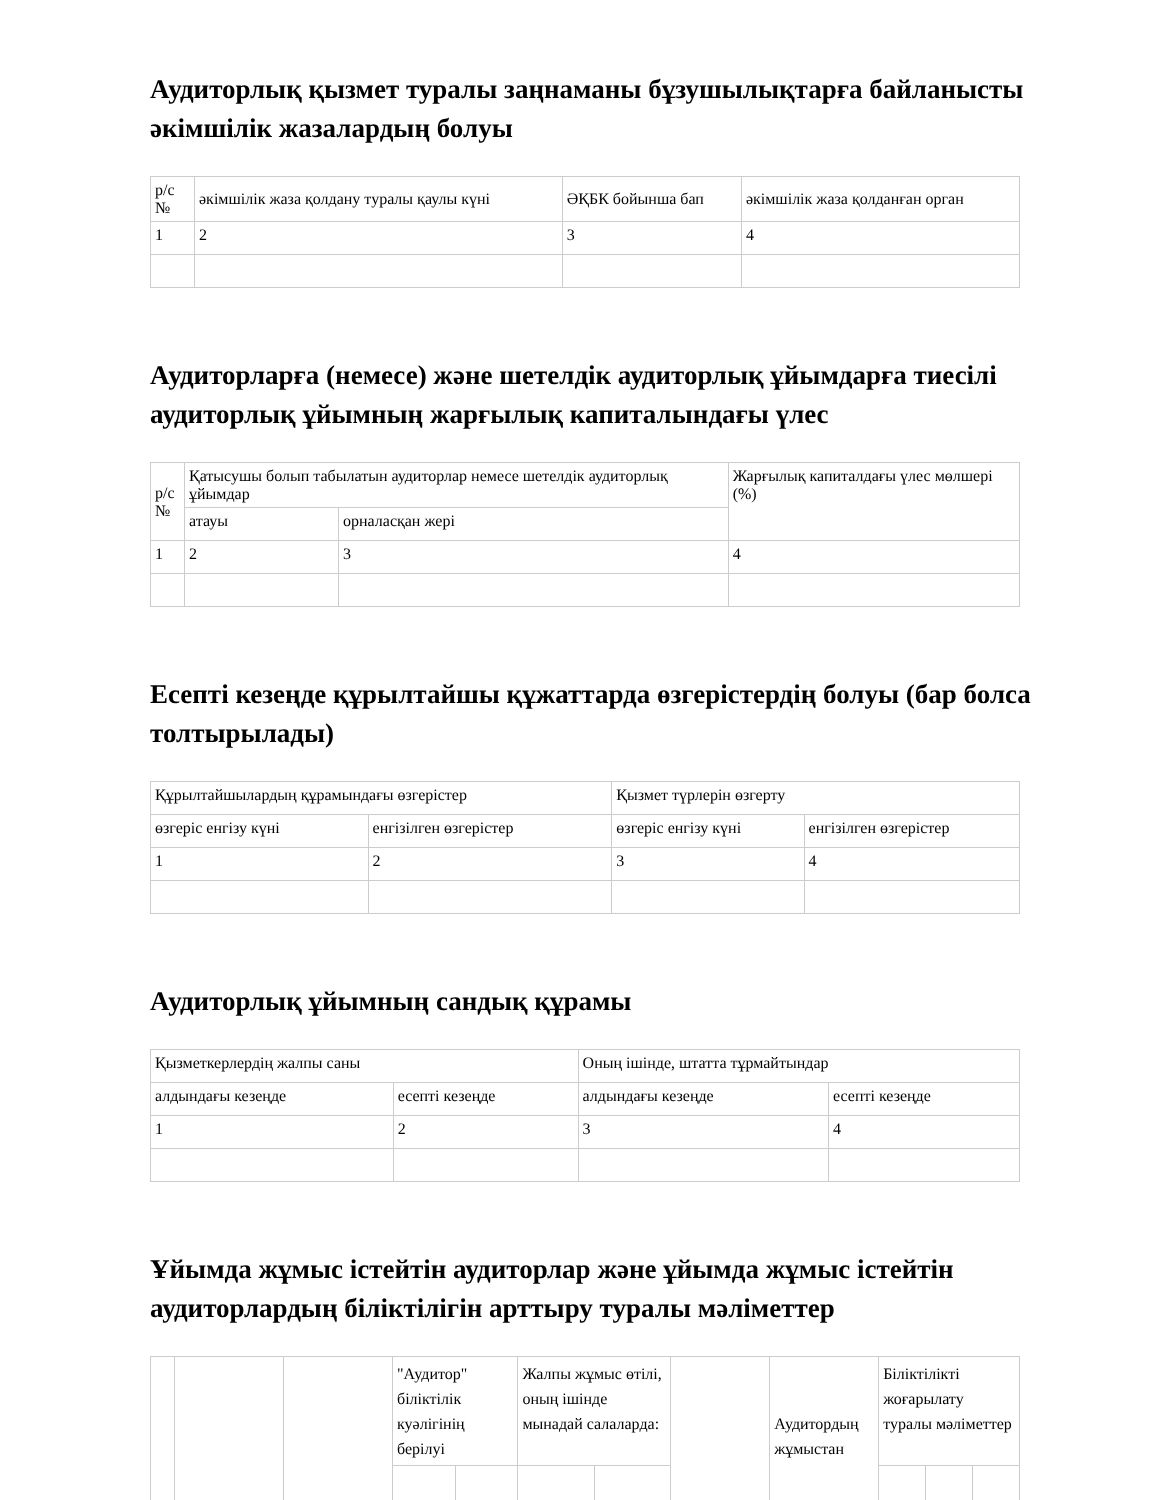Аудиторлық қызмет туралы заңнаманы бұзушылықтарға байланысты әкімшілік жазалардың болуы
| р/с № | әкімшілік жаза қолдану туралы қаулы күні | ӘҚБК бойынша бап | әкімшілік жаза қолданған орган |
| --- | --- | --- | --- |
| 1 | 2 | 3 | 4 |
Аудиторларға (немесе) және шетелдік аудиторлық ұйымдарға тиесілі аудиторлық ұйымның жарғылық капиталындағы үлес
| р/с № | Қатысушы болып табылатын аудиторлар немесе шетелдік аудиторлық ұйымдар | | Жарғылық капиталдағы үлес мөлшері (%) |
| --- | --- | --- | --- |
| | атауы | орналасқан жері | |
| 1 | 2 | 3 | 4 |
Есепті кезеңде құрылтайшы құжаттарда өзгерістердің болуы (бар болса толтырылады)
| Құрылтайшылардың құрамындағы өзгерістер | | Қызмет түрлерін өзгерту | |
| --- | --- | --- | --- |
| өзгеріс енгізу күні | енгізілген өзгерістер | өзгеріс енгізу күні | енгізілген өзгерістер |
| 1 | 2 | 3 | 4 |
Аудиторлық ұйымның сандық құрамы
| Қызметкерлердің жалпы саны | | Оның ішінде, штатта тұрмайтындар | |
| --- | --- | --- | --- |
| алдындағы кезеңде | есепті кезеңде | алдындағы кезеңде | есепті кезеңде |
| 1 | 2 | 3 | 4 |
Ұйымда жұмыс істейтін аудиторлар және ұйымда жұмыс істейтін аудиторлардың біліктілігін арттыру туралы мәліметтер
| | | | "Аудитор" біліктілік куәлігінің берілуі | | Жалпы жұмыс өтілі, оның ішінде мынадай салаларда: | | | Аудитордың жұмыстан | Біліктілікті жоғарылату туралы мәліметтер | | |